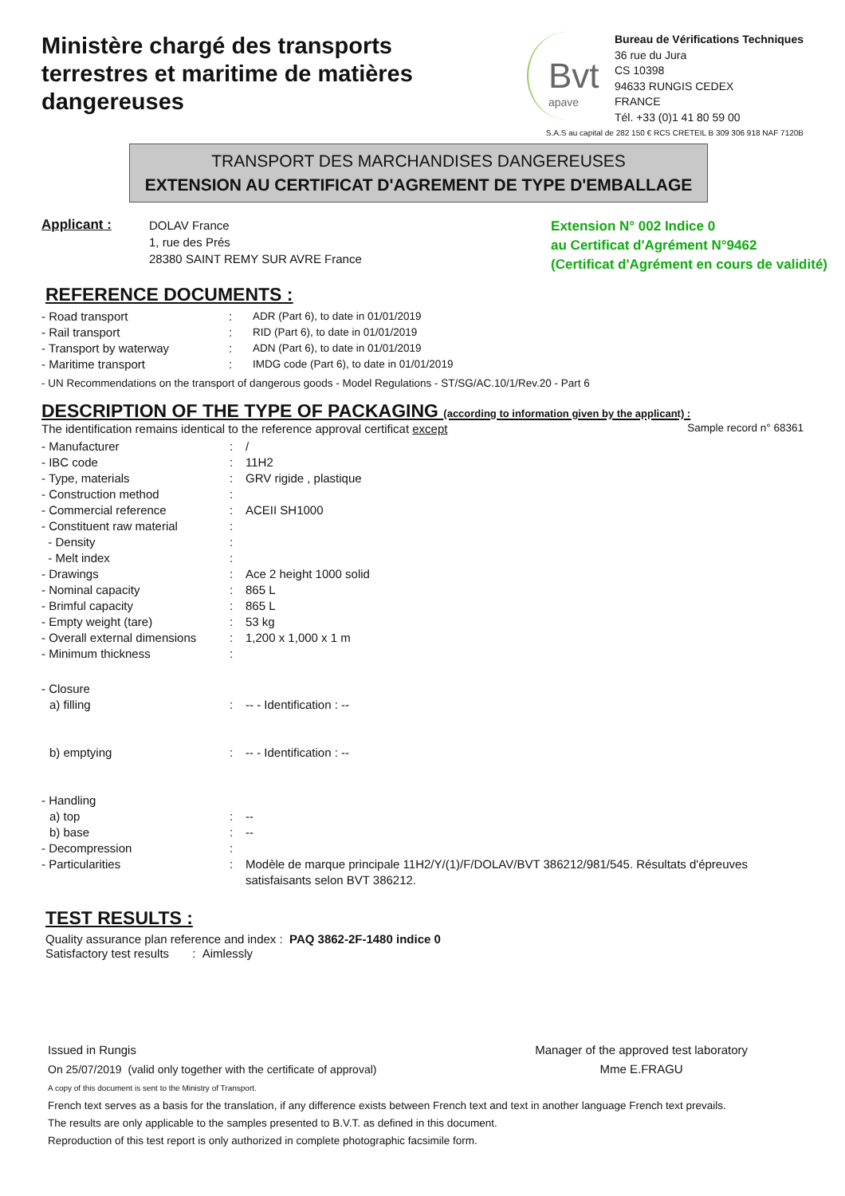Ministère chargé des transports terrestres et maritime de matières dangereuses
Bvt
apave
Bureau de Vérifications Techniques
36 rue du Jura
CS 10398
94633 RUNGIS CEDEX
FRANCE
Tél. +33 (0)1 41 80 59 00
S.A.S au capital de 282 150 € RCS CRETEIL B 309 306 918 NAF 7120B
TRANSPORT DES MARCHANDISES DANGEREUSES
EXTENSION AU CERTIFICAT D'AGREMENT DE TYPE D'EMBALLAGE
Applicant :
DOLAV France
1, rue des Prés
28380 SAINT REMY SUR AVRE France
Extension N° 002 Indice 0
au Certificat d'Agrément N°9462
(Certificat d'Agrément en cours de validité)
REFERENCE DOCUMENTS :
| - Road transport | : | ADR (Part 6), to date in 01/01/2019 |
| - Rail transport | : | RID (Part 6), to date in 01/01/2019 |
| - Transport by waterway | : | ADN (Part 6), to date in 01/01/2019 |
| - Maritime transport | : | IMDG code (Part 6), to date in 01/01/2019 |
- UN Recommendations on the transport of dangerous goods - Model Regulations - ST/SG/AC.10/1/Rev.20 - Part 6
DESCRIPTION OF THE TYPE OF PACKAGING (according to information given by the applicant) :
The identification remains identical to the reference approval certificat except Sample record n° 68361
| - Manufacturer | : | / |
| - IBC code | : | 11H2 |
| - Type, materials | : | GRV rigide , plastique |
| - Construction method | : | |
| - Commercial reference | : | ACEII SH1000 |
| - Constituent raw material | : | |
| - Density | : | |
| - Melt index | : | |
| - Drawings | : | Ace 2 height 1000 solid |
| - Nominal capacity | : | 865 L |
| - Brimful capacity | : | 865 L |
| - Empty weight (tare) | : | 53 kg |
| - Overall external dimensions | : | 1,200 x 1,000 x 1 m |
| - Minimum thickness | : | |
| - Closure | | |
| a) filling | : | -- - Identification : -- |
| b) emptying | : | -- - Identification : -- |
| - Handling | | |
| a) top | : | -- |
| b) base | : | -- |
| - Decompression | : | |
| - Particularities | : | Modèle de marque principale 11H2/Y/(1)/F/DOLAV/BVT 386212/981/545. Résultats d'épreuves satisfaisants selon BVT 386212. |
TEST RESULTS :
Quality assurance plan reference and index : PAQ 3862-2F-1480 indice 0
Satisfactory test results : Aimlessly
Issued in Rungis
On 25/07/2019 (valid only together with the certificate of approval)
Manager of the approved test laboratory
Mme E.FRAGU
A copy of this document is sent to the Ministry of Transport.
French text serves as a basis for the translation, if any difference exists between French text and text in another language French text prevails.
The results are only applicable to the samples presented to B.V.T. as defined in this document.
Reproduction of this test report is only authorized in complete photographic facsimile form.